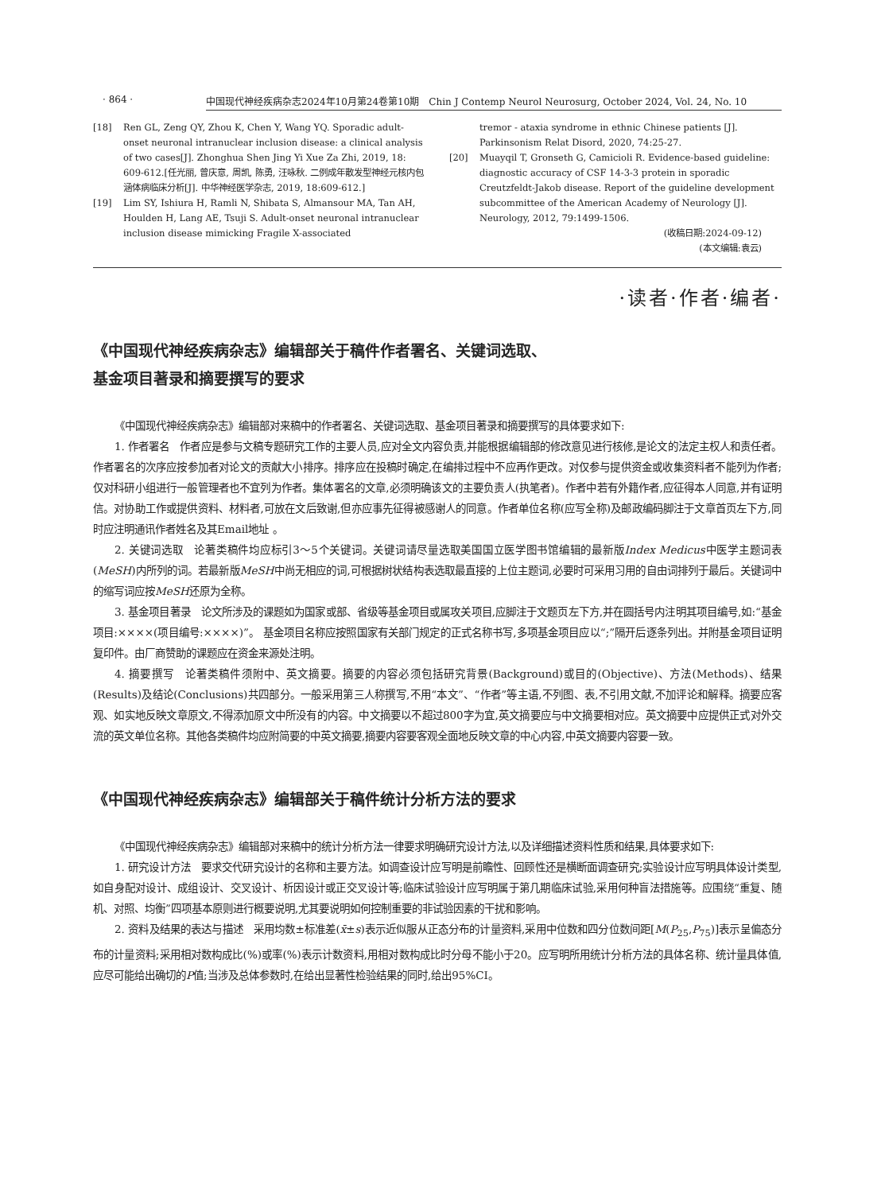· 864 · 中国现代神经疾病杂志2024年10月第24卷第10期　Chin J Contemp Neurol Neurosurg, October 2024, Vol. 24, No. 10
[18] Ren GL, Zeng QY, Zhou K, Chen Y, Wang YQ. Sporadic adult-onset neuronal intranuclear inclusion disease: a clinical analysis of two cases[J]. Zhonghua Shen Jing Yi Xue Za Zhi, 2019, 18: 609-612.[任光丽, 曾庆意, 周凯, 陈勇, 汪咏秋. 二例成年散发型神经元核内包涵体病临床分析[J]. 中华神经医学杂志, 2019, 18:609-612.]
[19] Lim SY, Ishiura H, Ramli N, Shibata S, Almansour MA, Tan AH, Houlden H, Lang AE, Tsuji S. Adult-onset neuronal intranuclear inclusion disease mimicking Fragile X-associated
tremor - ataxia syndrome in ethnic Chinese patients [J]. Parkinsonism Relat Disord, 2020, 74:25-27.
[20] Muayqil T, Gronseth G, Camicioli R. Evidence-based guideline: diagnostic accuracy of CSF 14-3-3 protein in sporadic Creutzfeldt-Jakob disease. Report of the guideline development subcommittee of the American Academy of Neurology [J]. Neurology, 2012, 79:1499-1506.
(收稿日期:2024-09-12)
(本文编辑:袁云)
·读者·作者·编者·
《中国现代神经疾病杂志》编辑部关于稿件作者署名、关键词选取、
基金项目著录和摘要撰写的要求
《中国现代神经疾病杂志》编辑部对来稿中的作者署名、关键词选取、基金项目著录和摘要撰写的具体要求如下:
1. 作者署名　作者应是参与文稿专题研究工作的主要人员,应对全文内容负责,并能根据编辑部的修改意见进行核修,是论文的法定主权人和责任者。作者署名的次序应按参加者对论文的贡献大小排序。排序应在投稿时确定,在编排过程中不应再作更改。对仅参与提供资金或收集资料者不能列为作者;仅对科研小组进行一般管理者也不宜列为作者。集体署名的文章,必须明确该文的主要负责人(执笔者)。作者中若有外籍作者,应征得本人同意,并有证明信。对协助工作或提供资料、材料者,可放在文后致谢,但亦应事先征得被感谢人的同意。作者单位名称(应写全称)及邮政编码脚注于文章首页左下方,同时应注明通讯作者姓名及其Email地址 。
2. 关键词选取　论著类稿件均应标引3～5个关键词。关键词请尽量选取美国国立医学图书馆编辑的最新版Index Medicus中医学主题词表(MeSH)内所列的词。若最新版MeSH中尚无相应的词,可根据树状结构表选取最直接的上位主题词,必要时可采用习用的自由词排列于最后。关键词中的缩写词应按MeSH还原为全称。
3. 基金项目著录　论文所涉及的课题如为国家或部、省级等基金项目或属攻关项目,应脚注于文题页左下方,并在圆括号内注明其项目编号,如:“基金项目:××××(项目编号:××××)”。 基金项目名称应按照国家有关部门规定的正式名称书写,多项基金项目应以“;”隔开后逐条列出。并附基金项目证明复印件。由厂商赞助的课题应在资金来源处注明。
4. 摘要撰写　论著类稿件须附中、英文摘要。摘要的内容必须包括研究背景(Background)或目的(Objective)、方法(Methods)、结果(Results)及结论(Conclusions)共四部分。一般采用第三人称撰写,不用“本文”、“作者”等主语,不列图、表,不引用文献,不加评论和解释。摘要应客观、如实地反映文章原文,不得添加原文中所没有的内容。中文摘要以不超过800字为宜,英文摘要应与中文摘要相对应。英文摘要中应提供正式对外交流的英文单位名称。其他各类稿件均应附简要的中英文摘要,摘要内容要客观全面地反映文章的中心内容,中英文摘要内容要一致。
《中国现代神经疾病杂志》编辑部关于稿件统计分析方法的要求
《中国现代神经疾病杂志》编辑部对来稿中的统计分析方法一律要求明确研究设计方法,以及详细描述资料性质和结果,具体要求如下:
1. 研究设计方法　要求交代研究设计的名称和主要方法。如调查设计应写明是前瞻性、回顾性还是横断面调查研究;实验设计应写明具体设计类型,如自身配对设计、成组设计、交叉设计、析因设计或正交叉设计等;临床试验设计应写明属于第几期临床试验,采用何种盲法措施等。应围绕“重复、随机、对照、均衡”四项基本原则进行概要说明,尤其要说明如何控制重要的非试验因素的干扰和影响。
2. 资料及结果的表达与描述　采用均数±标准差(x̄±s)表示近似服从正态分布的计量资料,采用中位数和四分位数间距[M(P<sub>25</sub>,P<sub>75</sub>)]表示呈偏态分布的计量资料;采用相对数构成比(%)或率(%)表示计数资料,用相对数构成比时分母不能小于20。应写明所用统计分析方法的具体名称、统计量具体值,应尽可能给出确切的P值;当涉及总体参数时,在给出显著性检验结果的同时,给出95%CI。